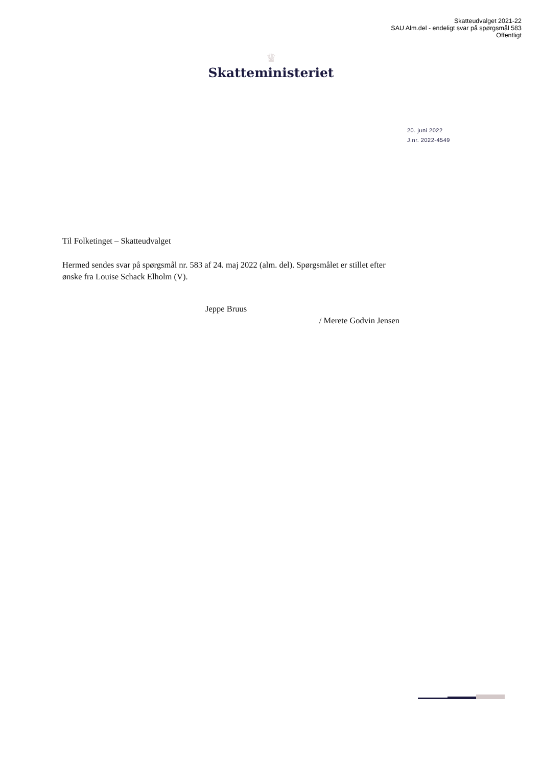Skatteudvalget 2021-22
SAU Alm.del - endeligt svar på spørgsmål 583
Offentligt
♕
Skatteministeriet
20. juni 2022
J.nr. 2022-4549
Til Folketinget – Skatteudvalget
Hermed sendes svar på spørgsmål nr. 583 af 24. maj 2022 (alm. del). Spørgsmålet er stillet efter ønske fra Louise Schack Elholm (V).
Jeppe Bruus
/ Merete Godvin Jensen